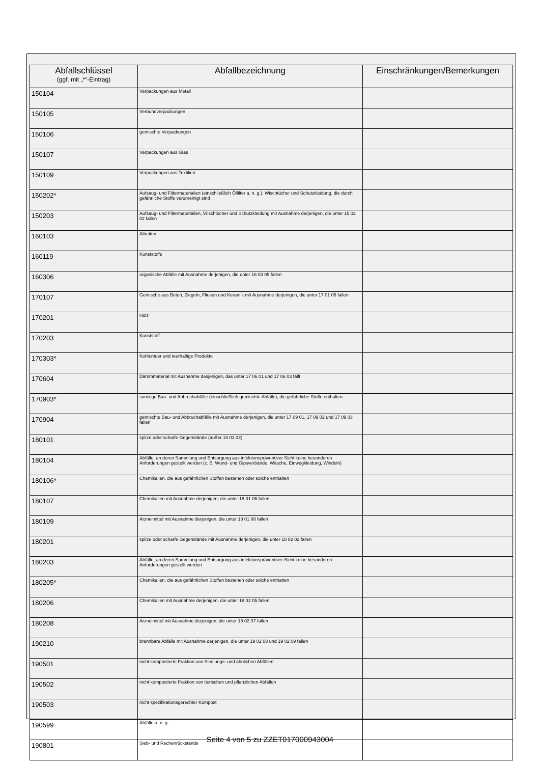| Abfallschlüssel (ggf. mit „*“-Eintrag) | Abfallbezeichnung | Einschränkungen/Bemerkungen |
| --- | --- | --- |
| 150104 | Verpackungen aus Metall | |
| 150105 | Verbundverpackungen | |
| 150106 | gemischte Verpackungen | |
| 150107 | Verpackungen aus Glas | |
| 150109 | Verpackungen aus Textilien | |
| 150202* | Aufsaug- und Filtermaterialien (einschließlich Ölfilter a. n. g.), Wischtücher und Schutzkleidung, die durch gefährliche Stoffe verunreinigt sind | |
| 150203 | Aufsaug- und Filtermaterialien, Wischtücher und Schutzkleidung mit Ausnahme derjenigen, die unter 15 02 02 fallen | |
| 160103 | Altreifen | |
| 160119 | Kunststoffe | |
| 160306 | organische Abfälle mit Ausnahme derjenigen, die unter 16 03 05 fallen | |
| 170107 | Gemische aus Beton, Ziegeln, Fliesen und Keramik mit Ausnahme derjenigen, die unter 17 01 06 fallen | |
| 170201 | Holz | |
| 170203 | Kunststoff | |
| 170303* | Kohlenteer und teerhaltige Produkte | |
| 170604 | Dämmmaterial mit Ausnahme desjenigen, das unter 17 06 01 und 17 06 03 fällt | |
| 170903* | sonstige Bau- und Abbruchabfälle (einschließlich gemischte Abfälle), die gefährliche Stoffe enthalten | |
| 170904 | gemischte Bau- und Abbruchabfälle mit Ausnahme derjenigen, die unter 17 09 01, 17 09 02 und 17 09 03 fallen | |
| 180101 | spitze oder scharfe Gegenstände (außer 18 01 03) | |
| 180104 | Abfälle, an deren Sammlung und Entsorgung aus infektionspräventiver Sicht keine besonderen Anforderungen gestellt werden (z. B. Wund- und Gipsverbände, Wäsche, Einwegkleidung, Windeln) | |
| 180106* | Chemikalien, die aus gefährlichen Stoffen bestehen oder solche enthalten | |
| 180107 | Chemikalien mit Ausnahme derjenigen, die unter 18 01 06 fallen | |
| 180109 | Arzneimittel mit Ausnahme derjenigen, die unter 18 01 08 fallen | |
| 180201 | spitze oder scharfe Gegenstände mit Ausnahme derjenigen, die unter 18 02 02 fallen | |
| 180203 | Abfälle, an deren Sammlung und Entsorgung aus infektionspräventiver Sicht keine besonderen Anforderungen gestellt werden | |
| 180205* | Chemikalien, die aus gefährlichen Stoffen bestehen oder solche enthalten | |
| 180206 | Chemikalien mit Ausnahme derjenigen, die unter 18 02 05 fallen | |
| 180208 | Arzneimittel mit Ausnahme derjenigen, die unter 18 02 07 fallen | |
| 190210 | brennbare Abfälle mit Ausnahme derjenigen, die unter 19 02 08 und 19 02 09 fallen | |
| 190501 | nicht kompostierte Fraktion von Siedlungs- und ähnlichen Abfällen | |
| 190502 | nicht kompostierte Fraktion von tierischen und pflanzlichen Abfällen | |
| 190503 | nicht spezifikationsgerechter Kompost | |
| 190599 | Abfälle a. n. g. | |
| 190801 | Sieb- und Rechenrückstände | |
Seite 4 von 5 zu ZZET017000943004